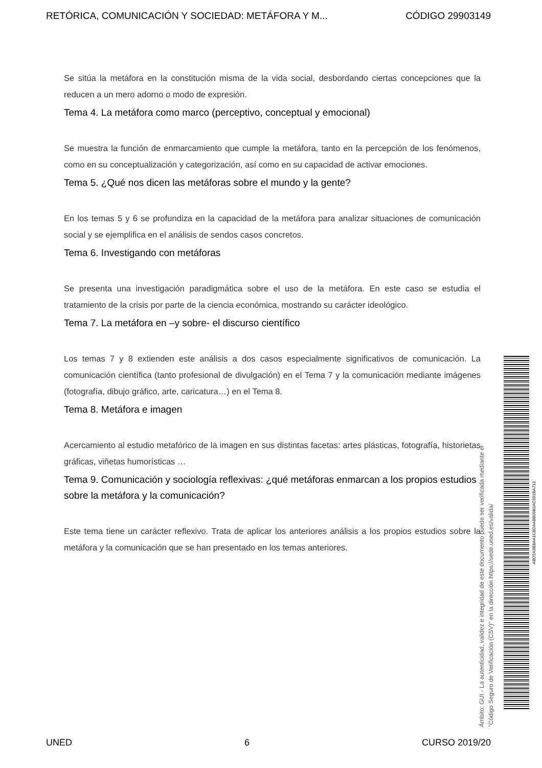RETÓRICA, COMUNICACIÓN Y SOCIEDAD: METÁFORA Y M... CÓDIGO 29903149
Se sitúa la metáfora en la constitución misma de la vida social, desbordando ciertas concepciones que la reducen a un mero adorno o modo de expresión.
Tema 4. La metáfora como marco (perceptivo, conceptual y emocional)
Se muestra la función de enmarcamiento que cumple la metáfora, tanto en la percepción de los fenómenos, como en su conceptualización y categorización, así como en su capacidad de activar emociones.
Tema 5. ¿Qué nos dicen las metáforas sobre el mundo y la gente?
En los temas 5 y 6 se profundiza en la capacidad de la metáfora para analizar situaciones de comunicación social y se ejemplifica en el análisis de sendos casos concretos.
Tema 6. Investigando con metáforas
Se presenta una investigación paradigmática sobre el uso de la metáfora. En este caso se estudia el tratamiento de la crisis por parte de la ciencia económica, mostrando su carácter ideológico.
Tema 7. La metáfora en –y sobre- el discurso científico
Los temas 7 y 8 extienden este análisis a dos casos especialmente significativos de comunicación. La comunicación científica (tanto profesional de divulgación) en el Tema 7 y la comunicación mediante imágenes (fotografía, dibujo gráfico, arte, caricatura…) en el Tema 8.
Tema 8. Metáfora e imagen
Acercamiento al estudio metafórico de la imagen en sus distintas facetas: artes plásticas, fotografía, historietas gráficas, viñetas humorísticas …
Tema 9. Comunicación y sociología reflexivas: ¿qué metáforas enmarcan a los propios estudios sobre la metáfora y la comunicación?
Este tema tiene un carácter reflexivo. Trata de aplicar los anteriores análisis a los propios estudios sobre la metáfora y la comunicación que se han presentado en los temas anteriores.
Ámbito: GUI - La autenticidad, validez e integridad de este documento puede ser verificada mediante el
"Código Seguro de Verificación (CSV)" en la dirección https://sede.uned.es/valida/
ABD2A3BBAA1CBDAABB09B1AC591BA713
UNED 6 CURSO 2019/20